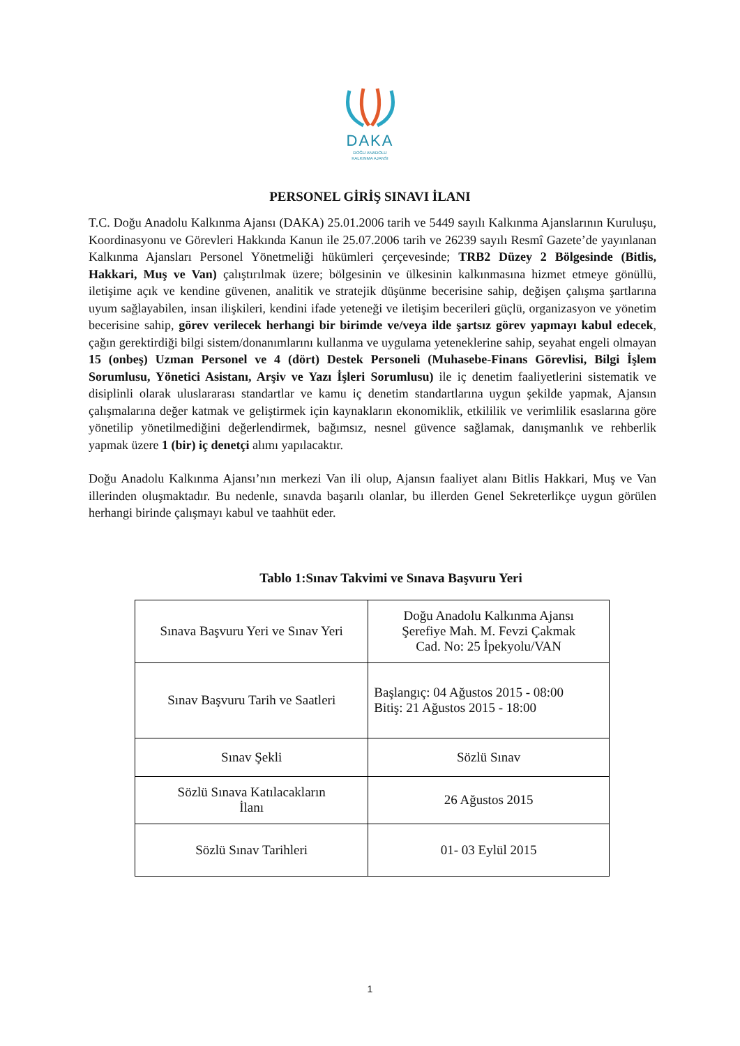DAKA
DOĞU ANADOLU
KALKINMA AJANSI
PERSONEL GİRİŞ SINAVI İLANI
T.C. Doğu Anadolu Kalkınma Ajansı (DAKA) 25.01.2006 tarih ve 5449 sayılı Kalkınma Ajanslarının Kuruluşu, Koordinasyonu ve Görevleri Hakkında Kanun ile 25.07.2006 tarih ve 26239 sayılı Resmî Gazete’de yayınlanan Kalkınma Ajansları Personel Yönetmeliği hükümleri çerçevesinde; TRB2 Düzey 2 Bölgesinde (Bitlis, Hakkari, Muş ve Van) çalıştırılmak üzere; bölgesinin ve ülkesinin kalkınmasına hizmet etmeye gönüllü, iletişime açık ve kendine güvenen, analitik ve stratejik düşünme becerisine sahip, değişen çalışma şartlarına uyum sağlayabilen, insan ilişkileri, kendini ifade yeteneği ve iletişim becerileri güçlü, organizasyon ve yönetim becerisine sahip, görev verilecek herhangi bir birimde ve/veya ilde şartsız görev yapmayı kabul edecek, çağın gerektirdiği bilgi sistem/donanımlarını kullanma ve uygulama yeteneklerine sahip, seyahat engeli olmayan 15 (onbeş) Uzman Personel ve 4 (dört) Destek Personeli (Muhasebe-Finans Görevlisi, Bilgi İşlem Sorumlusu, Yönetici Asistanı, Arşiv ve Yazı İşleri Sorumlusu) ile iç denetim faaliyetlerini sistematik ve disiplinli olarak uluslararası standartlar ve kamu iç denetim standartlarına uygun şekilde yapmak, Ajansın çalışmalarına değer katmak ve geliştirmek için kaynakların ekonomiklik, etkililik ve verimlilik esaslarına göre yönetilip yönetilmediğini değerlendirmek, bağımsız, nesnel güvence sağlamak, danışmanlık ve rehberlik yapmak üzere 1 (bir) iç denetçi alımı yapılacaktır.
Doğu Anadolu Kalkınma Ajansı’nın merkezi Van ili olup, Ajansın faaliyet alanı Bitlis Hakkari, Muş ve Van illerinden oluşmaktadır. Bu nedenle, sınavda başarılı olanlar, bu illerden Genel Sekreterlikçe uygun görülen herhangi birinde çalışmayı kabul ve taahhüt eder.
Tablo 1:Sınav Takvimi ve Sınava Başvuru Yeri
| Sınava Başvuru Yeri ve Sınav Yeri | Doğu Anadolu Kalkınma Ajansı Şerefiye Mah. M. Fevzi Çakmak Cad. No: 25 İpekyolu/VAN |
| Sınav Başvuru Tarih ve Saatleri | Başlangıç: 04 Ağustos 2015 - 08:00 Bitiş: 21 Ağustos 2015 - 18:00 |
| Sınav Şekli | Sözlü Sınav |
| Sözlü Sınava Katılacakların İlanı | 26 Ağustos 2015 |
| Sözlü Sınav Tarihleri | 01- 03 Eylül 2015 |
1